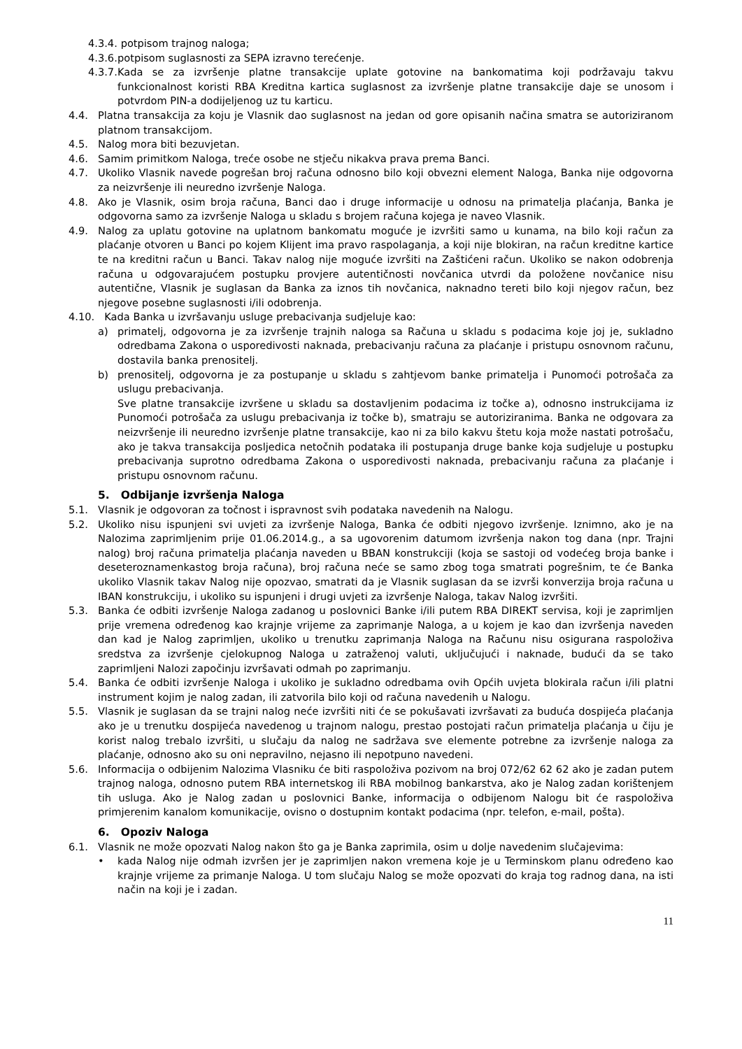4.3.4. potpisom trajnog naloga;
4.3.6. potpisom suglasnosti za SEPA izravno terećenje.
4.3.7. Kada se za izvršenje platne transakcije uplate gotovine na bankomatima koji podržavaju takvu funkcionalnost koristi RBA Kreditna kartica suglasnost za izvršenje platne transakcije daje se unosom i potvrdom PIN-a dodijeljenog uz tu karticu.
4.4. Platna transakcija za koju je Vlasnik dao suglasnost na jedan od gore opisanih načina smatra se autoriziranom platnom transakcijom.
4.5. Nalog mora biti bezuvjetan.
4.6. Samim primitkom Naloga, treće osobe ne stječu nikakva prava prema Banci.
4.7. Ukoliko Vlasnik navede pogrešan broj računa odnosno bilo koji obvezni element Naloga, Banka nije odgovorna za neizvršenje ili neuredno izvršenje Naloga.
4.8. Ako je Vlasnik, osim broja računa, Banci dao i druge informacije u odnosu na primatelja plaćanja, Banka je odgovorna samo za izvršenje Naloga u skladu s brojem računa kojega je naveo Vlasnik.
4.9. Nalog za uplatu gotovine na uplatnom bankomatu moguće je izvršiti samo u kunama, na bilo koji račun za plaćanje otvoren u Banci po kojem Klijent ima pravo raspolaganja, a koji nije blokiran, na račun kreditne kartice te na kreditni račun u Banci. Takav nalog nije moguće izvršiti na Zaštićeni račun. Ukoliko se nakon odobrenja računa u odgovarajućem postupku provjere autentičnosti novčanica utvrdi da položene novčanice nisu autentične, Vlasnik je suglasan da Banka za iznos tih novčanica, naknadno tereti bilo koji njegov račun, bez njegove posebne suglasnosti i/ili odobrenja.
4.10. Kada Banka u izvršavanju usluge prebacivanja sudjeluje kao:
a) primatelj, odgovorna je za izvršenje trajnih naloga sa Računa u skladu s podacima koje joj je, sukladno odredbama Zakona o usporedivosti naknada, prebacivanju računa za plaćanje i pristupu osnovnom računu, dostavila banka prenositelj.
b) prenositelj, odgovorna je za postupanje u skladu s zahtjevom banke primatelja i Punomoći potrošača za uslugu prebacivanja.
Sve platne transakcije izvršene u skladu sa dostavljenim podacima iz točke a), odnosno instrukcijama iz Punomoći potrošača za uslugu prebacivanja iz točke b), smatraju se autoriziranima. Banka ne odgovara za neizvršenje ili neuredno izvršenje platne transakcije, kao ni za bilo kakvu štetu koja može nastati potrošaču, ako je takva transakcija posljedica netočnih podataka ili postupanja druge banke koja sudjeluje u postupku prebacivanja suprotno odredbama Zakona o usporedivosti naknada, prebacivanju računa za plaćanje i pristupu osnovnom računu.
5. Odbijanje izvršenja Naloga
5.1. Vlasnik je odgovoran za točnost i ispravnost svih podataka navedenih na Nalogu.
5.2. Ukoliko nisu ispunjeni svi uvjeti za izvršenje Naloga, Banka će odbiti njegovo izvršenje. Iznimno, ako je na Nalozima zaprimljenim prije 01.06.2014.g., a sa ugovorenim datumom izvršenja nakon tog dana (npr. Trajni nalog) broj računa primatelja plaćanja naveden u BBAN konstrukciji (koja se sastoji od vodećeg broja banke i deseteroznamenkastog broja računa), broj računa neće se samo zbog toga smatrati pogrešnim, te će Banka ukoliko Vlasnik takav Nalog nije opozvao, smatrati da je Vlasnik suglasan da se izvrši konverzija broja računa u IBAN konstrukciju, i ukoliko su ispunjeni i drugi uvjeti za izvršenje Naloga, takav Nalog izvršiti.
5.3. Banka će odbiti izvršenje Naloga zadanog u poslovnici Banke i/ili putem RBA DIREKT servisa, koji je zaprimljen prije vremena određenog kao krajnje vrijeme za zaprimanje Naloga, a u kojem je kao dan izvršenja naveden dan kad je Nalog zaprimljen, ukoliko u trenutku zaprimanja Naloga na Računu nisu osigurana raspoloživa sredstva za izvršenje cjelokupnog Naloga u zatraženoj valuti, uključujući i naknade, budući da se tako zaprimljeni Nalozi započinju izvršavati odmah po zaprimanju.
5.4. Banka će odbiti izvršenje Naloga i ukoliko je sukladno odredbama ovih Općih uvjeta blokirala račun i/ili platni instrument kojim je nalog zadan, ili zatvorila bilo koji od računa navedenih u Nalogu.
5.5. Vlasnik je suglasan da se trajni nalog neće izvršiti niti će se pokušavati izvršavati za buduća dospijeća plaćanja ako je u trenutku dospijeća navedenog u trajnom nalogu, prestao postojati račun primatelja plaćanja u čiju je korist nalog trebalo izvršiti, u slučaju da nalog ne sadržava sve elemente potrebne za izvršenje naloga za plaćanje, odnosno ako su oni nepravilno, nejasno ili nepotpuno navedeni.
5.6. Informacija o odbijenim Nalozima Vlasniku će biti raspoloživa pozivom na broj 072/62 62 62 ako je zadan putem trajnog naloga, odnosno putem RBA internetskog ili RBA mobilnog bankarstva, ako je Nalog zadan korištenjem tih usluga. Ako je Nalog zadan u poslovnici Banke, informacija o odbijenom Nalogu bit će raspoloživa primjerenim kanalom komunikacije, ovisno o dostupnim kontakt podacima (npr. telefon, e-mail, pošta).
6. Opoziv Naloga
6.1. Vlasnik ne može opozvati Nalog nakon što ga je Banka zaprimila, osim u dolje navedenim slučajevima:
• kada Nalog nije odmah izvršen jer je zaprimljen nakon vremena koje je u Terminskom planu određeno kao krajnje vrijeme za primanje Naloga. U tom slučaju Nalog se može opozvati do kraja tog radnog dana, na isti način na koji je i zadan.
11